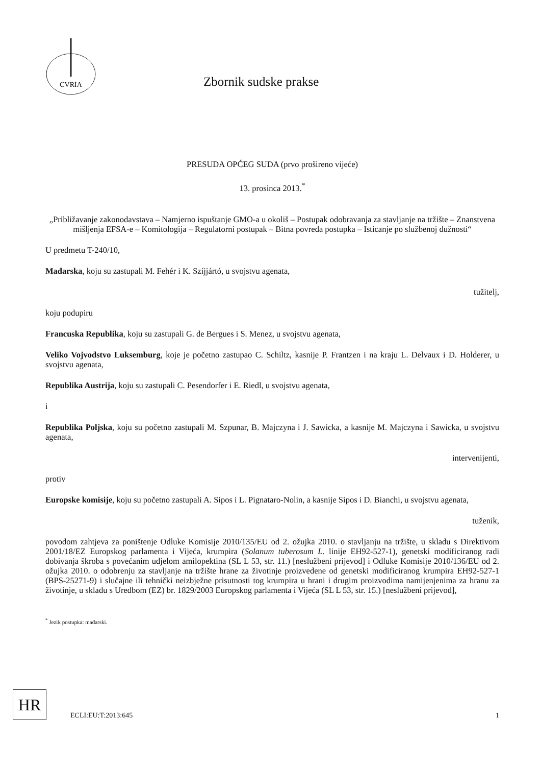CVRIA
Zbornik sudske prakse
PRESUDA OPĆEG SUDA (prvo prošireno vijeće)
13. prosinca 2013.<sup>*</sup>
„Približavanje zakonodavstava – Namjerno ispuštanje GMO-a u okoliš – Postupak odobravanja za stavljanje na tržište – Znanstvena mišljenja EFSA-e – Komitologija – Regulatorni postupak – Bitna povreda postupka – Isticanje po službenoj dužnosti“
U predmetu T-240/10,
Mađarska, koju su zastupali M. Fehér i K. Szíjjártó, u svojstvu agenata,
tužitelj,
koju podupiru
Francuska Republika, koju su zastupali G. de Bergues i S. Menez, u svojstvu agenata,
Veliko Vojvodstvo Luksemburg, koje je početno zastupao C. Schiltz, kasnije P. Frantzen i na kraju L. Delvaux i D. Holderer, u svojstvu agenata,
Republika Austrija, koju su zastupali C. Pesendorfer i E. Riedl, u svojstvu agenata,
i
Republika Poljska, koju su početno zastupali M. Szpunar, B. Majczyna i J. Sawicka, a kasnije M. Majczyna i Sawicka, u svojstvu agenata,
intervenijenti,
protiv
Europske komisije, koju su početno zastupali A. Sipos i L. Pignataro-Nolin, a kasnije Sipos i D. Bianchi, u svojstvu agenata,
tuženik,
povodom zahtjeva za poništenje Odluke Komisije 2010/135/EU od 2. ožujka 2010. o stavljanju na tržište, u skladu s Direktivom 2001/18/EZ Europskog parlamenta i Vijeća, krumpira (Solanum tuberosum L. linije EH92-527-1), genetski modificiranog radi dobivanja škroba s povećanim udjelom amilopektina (SL L 53, str. 11.) [neslužbeni prijevod] i Odluke Komisije 2010/136/EU od 2. ožujka 2010. o odobrenju za stavljanje na tržište hrane za životinje proizvedene od genetski modificiranog krumpira EH92-527-1 (BPS-25271-9) i slučajne ili tehnički neizbježne prisutnosti tog krumpira u hrani i drugim proizvodima namijenjenima za hranu za životinje, u skladu s Uredbom (EZ) br. 1829/2003 Europskog parlamenta i Vijeća (SL L 53, str. 15.) [neslužbeni prijevod],
<sup>*</sup> Jezik postupka: mađarski.
HR
ECLI:EU:T:2013:645 1